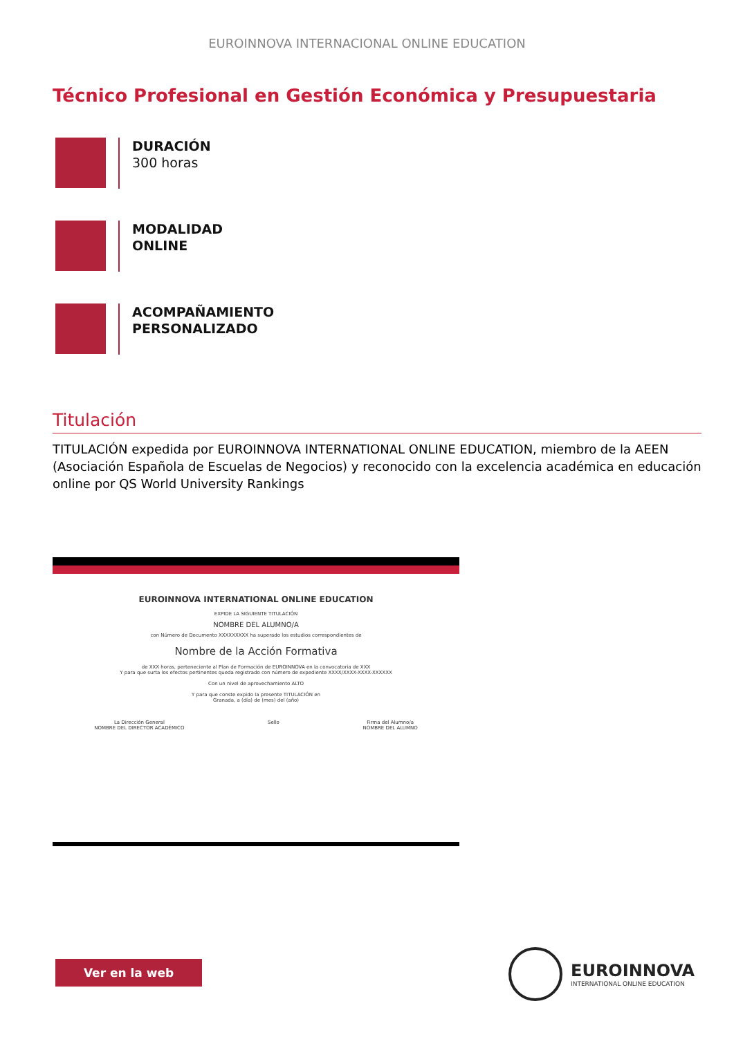EUROINNOVA INTERNACIONAL ONLINE EDUCATION
Técnico Profesional en Gestión Económica y Presupuestaria
DURACIÓN
300 horas
MODALIDAD
ONLINE
ACOMPAÑAMIENTO
PERSONALIZADO
Titulación
TITULACIÓN expedida por EUROINNOVA INTERNATIONAL ONLINE EDUCATION, miembro de la AEEN (Asociación Española de Escuelas de Negocios) y reconocido con la excelencia académica en educación online por QS World University Rankings
EUROINNOVA INTERNATIONAL ONLINE EDUCATION
EXPIDE LA SIGUIENTE TITULACIÓN
NOMBRE DEL ALUMNO/A
con Número de Documento XXXXXXXXX ha superado los estudios correspondientes de
Nombre de la Acción Formativa
de XXX horas, perteneciente al Plan de Formación de EUROINNOVA en la convocatoria de XXX
Y para que surta los efectos pertinentes queda registrado con número de expediente XXXX/XXXX-XXXX-XXXXXX
Con un nivel de aprovechamiento ALTO
Y para que conste expido la presente TITULACIÓN en
Granada, a (día) de (mes) del (año)
La Dirección General
NOMBRE DEL DIRECTOR ACADÉMICO Sello Firma del Alumno/a
NOMBRE DEL ALUMNO
Ver en la web
EUROINNOVA
INTERNATIONAL ONLINE EDUCATION